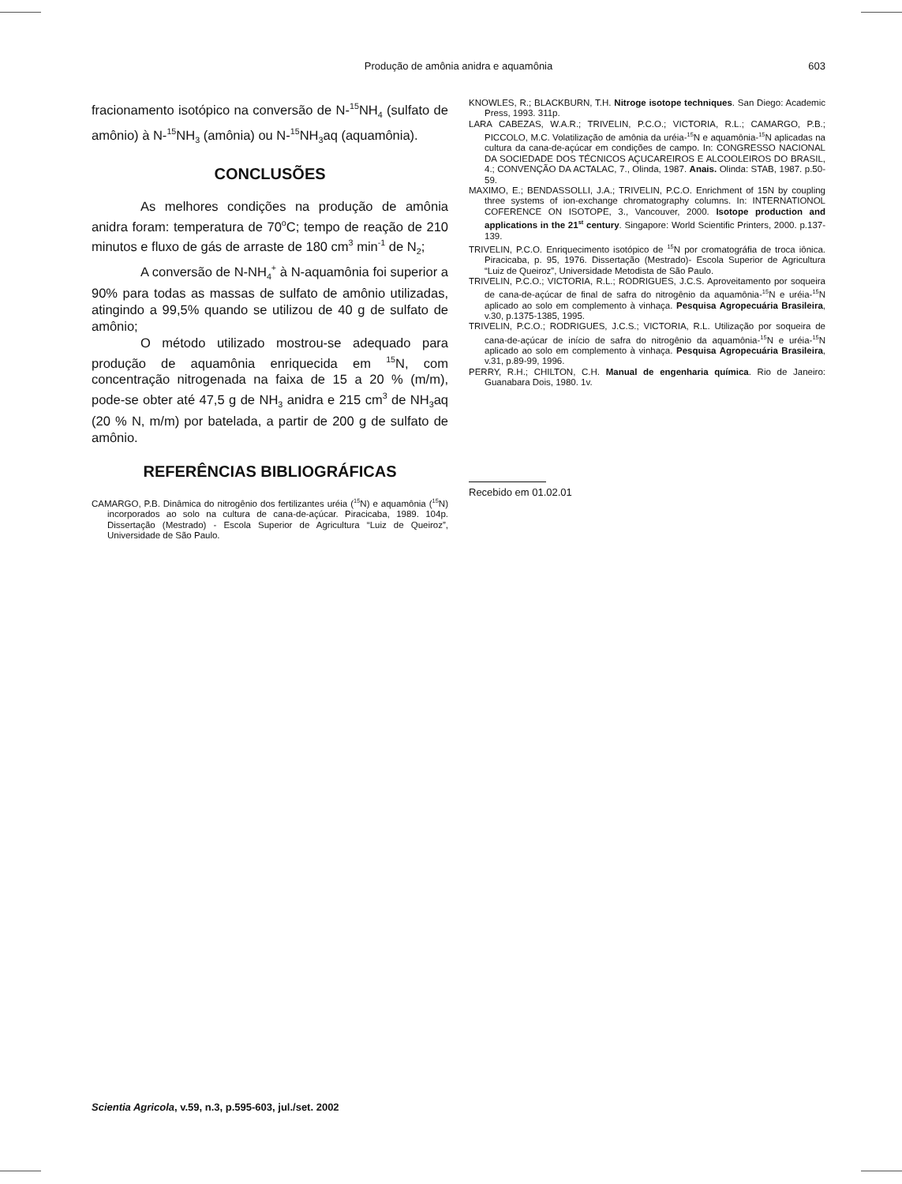Produção de amônia anidra e aquamônia
603
fracionamento isotópico na conversão de N-<sup>15</sup>NH<sub>4</sub> (sulfato de amônio) à N-<sup>15</sup>NH<sub>3</sub> (amônia) ou N-<sup>15</sup>NH<sub>3</sub>aq (aquamônia).
CONCLUSÕES
As melhores condições na produção de amônia anidra foram: temperatura de 70<sup>o</sup>C; tempo de reação de 210 minutos e fluxo de gás de arraste de 180 cm<sup>3</sup> min<sup>-1</sup> de N<sub>2</sub>;
A conversão de N-NH<sub>4</sub><sup>+</sup> à N-aquamônia foi superior a 90% para todas as massas de sulfato de amônio utilizadas, atingindo a 99,5% quando se utilizou de 40 g de sulfato de amônio;
O método utilizado mostrou-se adequado para produção de aquamônia enriquecida em <sup>15</sup>N, com concentração nitrogenada na faixa de 15 a 20 % (m/m), pode-se obter até 47,5 g de NH<sub>3</sub> anidra e 215 cm<sup>3</sup> de NH<sub>3</sub>aq (20 % N, m/m) por batelada, a partir de 200 g de sulfato de amônio.
REFERÊNCIAS BIBLIOGRÁFICAS
CAMARGO, P.B. Dinâmica do nitrogênio dos fertilizantes uréia (<sup>15</sup>N) e aquamônia (<sup>15</sup>N) incorporados ao solo na cultura de cana-de-açúcar. Piracicaba, 1989. 104p. Dissertação (Mestrado) - Escola Superior de Agricultura “Luiz de Queiroz”, Universidade de São Paulo.
KNOWLES, R.; BLACKBURN, T.H. Nitroge isotope techniques. San Diego: Academic Press, 1993. 311p.
LARA CABEZAS, W.A.R.; TRIVELIN, P.C.O.; VICTORIA, R.L.; CAMARGO, P.B.; PICCOLO, M.C. Volatilização de amônia da uréia-<sup>15</sup>N e aquamônia-<sup>15</sup>N aplicadas na cultura da cana-de-açúcar em condições de campo. In: CONGRESSO NACIONAL DA SOCIEDADE DOS TÉCNICOS AÇUCAREIROS E ALCOOLEIROS DO BRASIL, 4.; CONVENÇÃO DA ACTALAC, 7., Olinda, 1987. Anais. Olinda: STAB, 1987. p.50-59.
MAXIMO, E.; BENDASSOLLI, J.A.; TRIVELIN, P.C.O. Enrichment of 15N by coupling three systems of ion-exchange chromatography columns. In: INTERNATIONOL COFERENCE ON ISOTOPE, 3., Vancouver, 2000. Isotope production and applications in the 21<sup>st</sup> century. Singapore: World Scientific Printers, 2000. p.137-139.
TRIVELIN, P.C.O. Enriquecimento isotópico de <sup>15</sup>N por cromatográfia de troca iônica. Piracicaba, p. 95, 1976. Dissertação (Mestrado)- Escola Superior de Agricultura “Luiz de Queiroz”, Universidade Metodista de São Paulo.
TRIVELIN, P.C.O.; VICTORIA, R.L.; RODRIGUES, J.C.S. Aproveitamento por soqueira de cana-de-açúcar de final de safra do nitrogênio da aquamônia-<sup>15</sup>N e uréia-<sup>15</sup>N aplicado ao solo em complemento à vinhaça. Pesquisa Agropecuária Brasileira, v.30, p.1375-1385, 1995.
TRIVELIN, P.C.O.; RODRIGUES, J.C.S.; VICTORIA, R.L. Utilização por soqueira de cana-de-açúcar de início de safra do nitrogênio da aquamônia-<sup>15</sup>N e uréia-<sup>15</sup>N aplicado ao solo em complemento à vinhaça. Pesquisa Agropecuária Brasileira, v.31, p.89-99, 1996.
PERRY, R.H.; CHILTON, C.H. Manual de engenharia química. Rio de Janeiro: Guanabara Dois, 1980. 1v.
Recebido em 01.02.01
Scientia Agricola, v.59, n.3, p.595-603, jul./set. 2002